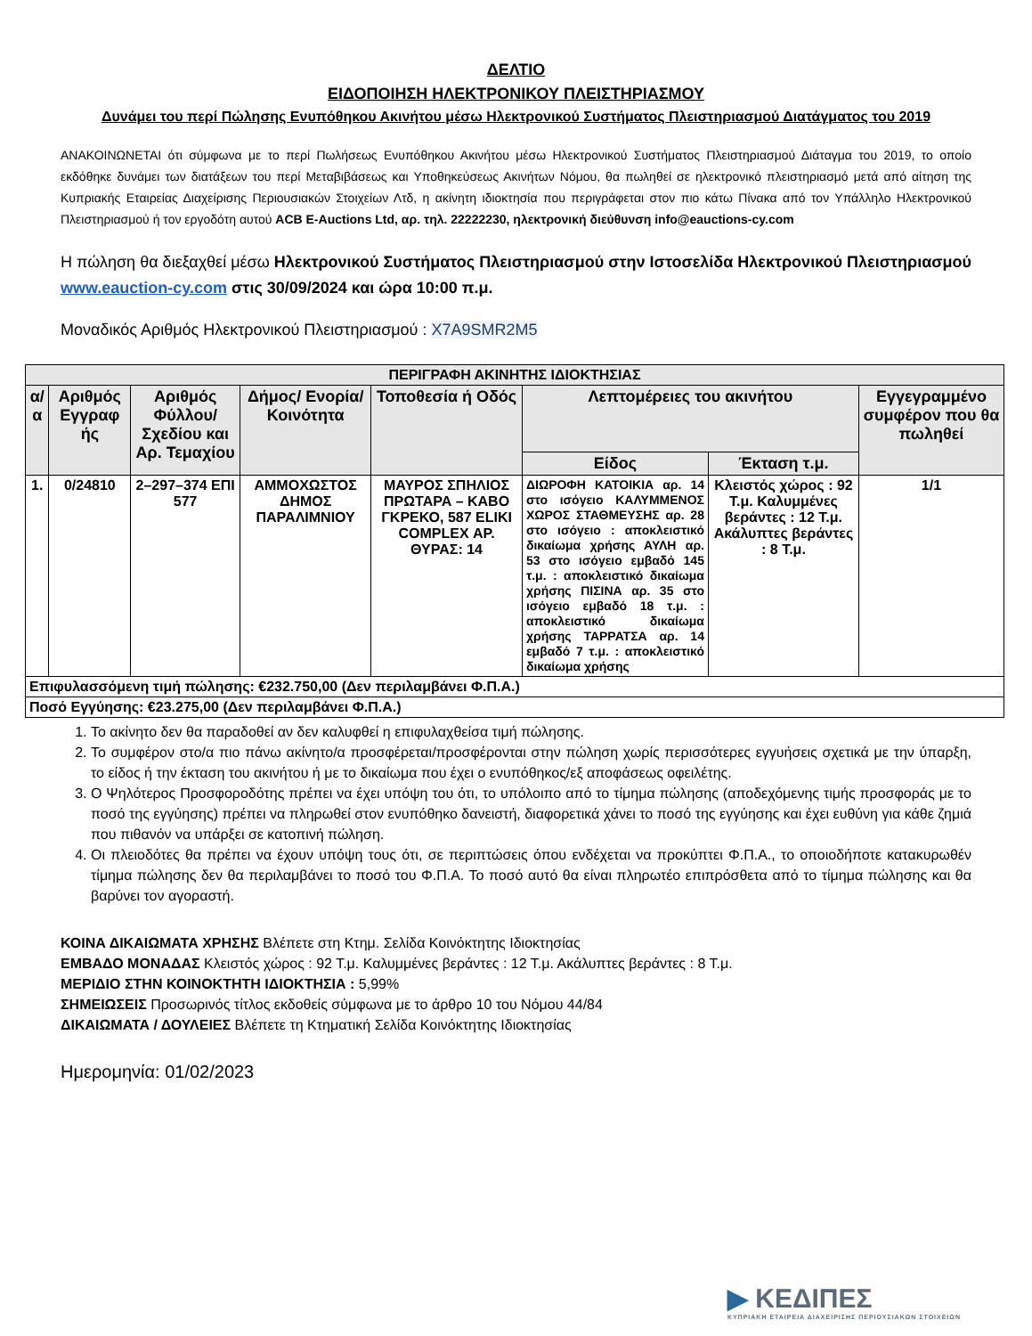ΔΕΛΤΙΟ
ΕΙΔΟΠΟΙΗΣΗ ΗΛΕΚΤΡΟΝΙΚΟΥ ΠΛΕΙΣΤΗΡΙΑΣΜΟΥ
Δυνάμει του περί Πώλησης Ενυπόθηκου Ακινήτου μέσω Ηλεκτρονικού Συστήματος Πλειστηριασμού Διατάγματος του 2019
ΑΝΑΚΟΙΝΩΝΕΤΑΙ ότι σύμφωνα με το περί Πωλήσεως Ενυπόθηκου Ακινήτου μέσω Ηλεκτρονικού Συστήματος Πλειστηριασμού Διάταγμα του 2019, το οποίο εκδόθηκε δυνάμει των διατάξεων του περί Μεταβιβάσεως και Υποθηκεύσεως Ακινήτων Νόμου, θα πωληθεί σε ηλεκτρονικό πλειστηριασμό μετά από αίτηση της Κυπριακής Εταιρείας Διαχείρισης Περιουσιακών Στοιχείων Λτδ, η ακίνητη ιδιοκτησία που περιγράφεται στον πιο κάτω Πίνακα από τον Υπάλληλο Ηλεκτρονικού Πλειστηριασμού ή τον εργοδότη αυτού ACB E-Auctions Ltd, αρ. τηλ. 22222230, ηλεκτρονική διεύθυνση info@eauctions-cy.com
Η πώληση θα διεξαχθεί μέσω Ηλεκτρονικού Συστήματος Πλειστηριασμού στην Ιστοσελίδα Ηλεκτρονικού Πλειστηριασμού www.eauction-cy.com στις 30/09/2024 και ώρα 10:00 π.μ.
Μοναδικός Αριθμός Ηλεκτρονικού Πλειστηριασμού : X7A9SMR2M5
| ΠΕΡΙΓΡΑΦΗ ΑΚΙΝΗΤΗΣ ΙΔΙΟΚΤΗΣΙΑΣ | | | | | | | |
| --- | --- | --- | --- | --- | --- | --- | --- |
| α/α | Αριθμός Εγγραφ ής | Αριθμός Φύλλου/ Σχεδίου και Αρ. Τεμαχίου | Δήμος/ Ενορία/ Κοινότητα | Τοποθεσία ή Οδός | Λεπτομέρειες του ακινήτου | | Εγγεγραμμένο συμφέρον που θα πωληθεί |
| | | | | | Είδος | Έκταση τ.μ. | |
| 1. | 0/24810 | 2–297–374 ΕΠΙ 577 | ΑΜΜΟΧΩΣΤΟΣ ΔΗΜΟΣ ΠΑΡΑΛΙΜΝΙΟΥ | ΜΑΥΡΟΣ ΣΠΗΛΙΟΣ ΠΡΩΤΑΡΑ – ΚΑΒΟ ΓΚΡΕΚΟ, 587 ELIKI COMPLEX ΑΡ. ΘΥΡΑΣ: 14 | ΔΙΩΡΟΦΗ ΚΑΤΟΙΚΙΑ αρ. 14 στο ισόγειο ΚΑΛΥΜΜΕΝΟΣ ΧΩΡΟΣ ΣΤΑΘΜΕΥΣΗΣ αρ. 28 στο ισόγειο : αποκλειστικό δικαίωμα χρήσης ΑΥΛΗ αρ. 53 στο ισόγειο εμβαδό 145 τ.μ. : αποκλειστικό δικαίωμα χρήσης ΠΙΣΙΝΑ αρ. 35 στο ισόγειο εμβαδό 18 τ.μ. : αποκλειστικό δικαίωμα χρήσης ΤΑΡΡΑΤΣΑ αρ. 14 εμβαδό 7 τ.μ. : αποκλειστικό δικαίωμα χρήσης | Κλειστός χώρος : 92 Τ.μ. Καλυμμένες βεράντες : 12 Τ.μ. Ακάλυπτες βεράντες : 8 Τ.μ. | 1/1 |
| Επιφυλασσόμενη τιμή πώλησης: €232.750,00 (Δεν περιλαμβάνει Φ.Π.Α.) | | | | | | | |
| Ποσό Εγγύησης: €23.275,00 (Δεν περιλαμβάνει Φ.Π.Α.) | | | | | | | |
1. Το ακίνητο δεν θα παραδοθεί αν δεν καλυφθεί η επιφυλαχθείσα τιμή πώλησης.
2. Το συμφέρον στο/α πιο πάνω ακίνητο/α προσφέρεται/προσφέρονται στην πώληση χωρίς περισσότερες εγγυήσεις σχετικά με την ύπαρξη, το είδος ή την έκταση του ακινήτου ή με το δικαίωμα που έχει ο ενυπόθηκος/εξ αποφάσεως οφειλέτης.
3. Ο Ψηλότερος Προσφοροδότης πρέπει να έχει υπόψη του ότι, το υπόλοιπο από το τίμημα πώλησης (αποδεχόμενης τιμής προσφοράς με το ποσό της εγγύησης) πρέπει να πληρωθεί στον ενυπόθηκο δανειστή, διαφορετικά χάνει το ποσό της εγγύησης και έχει ευθύνη για κάθε ζημιά που πιθανόν να υπάρξει σε κατοπινή πώληση.
4. Οι πλειοδότες θα πρέπει να έχουν υπόψη τους ότι, σε περιπτώσεις όπου ενδέχεται να προκύπτει Φ.Π.Α., το οποιοδήποτε κατακυρωθέν τίμημα πώλησης δεν θα περιλαμβάνει το ποσό του Φ.Π.Α. Το ποσό αυτό θα είναι πληρωτέο επιπρόσθετα από το τίμημα πώλησης και θα βαρύνει τον αγοραστή.
ΚΟΙΝΑ ΔΙΚΑΙΩΜΑΤΑ ΧΡΗΣΗΣ Βλέπετε στη Κτημ. Σελίδα Κοινόκτητης Ιδιοκτησίας
ΕΜΒΑΔΟ ΜΟΝΑΔΑΣ Κλειστός χώρος : 92 Τ.μ. Καλυμμένες βεράντες : 12 Τ.μ. Ακάλυπτες βεράντες : 8 Τ.μ.
ΜΕΡΙΔΙΟ ΣΤΗΝ ΚΟΙΝΟΚΤΗΤΗ ΙΔΙΟΚΤΗΣΙΑ : 5,99%
ΣΗΜΕΙΩΣΕΙΣ Προσωρινός τίτλος εκδοθείς σύμφωνα με το άρθρο 10 του Νόμου 44/84
ΔΙΚΑΙΩΜΑΤΑ / ΔΟΥΛΕΙΕΣ Βλέπετε τη Κτηματική Σελίδα Κοινόκτητης Ιδιοκτησίας
Ημερομηνία: 01/02/2023
▶ ΚΕΔΙΠΕΣ
ΚΥΠΡΙΑΚΗ ΕΤΑΙΡΕΙΑ ΔΙΑΧΕΙΡΙΣΗΣ ΠΕΡΙΟΥΣΙΑΚΩΝ ΣΤΟΙΧΕΙΩΝ